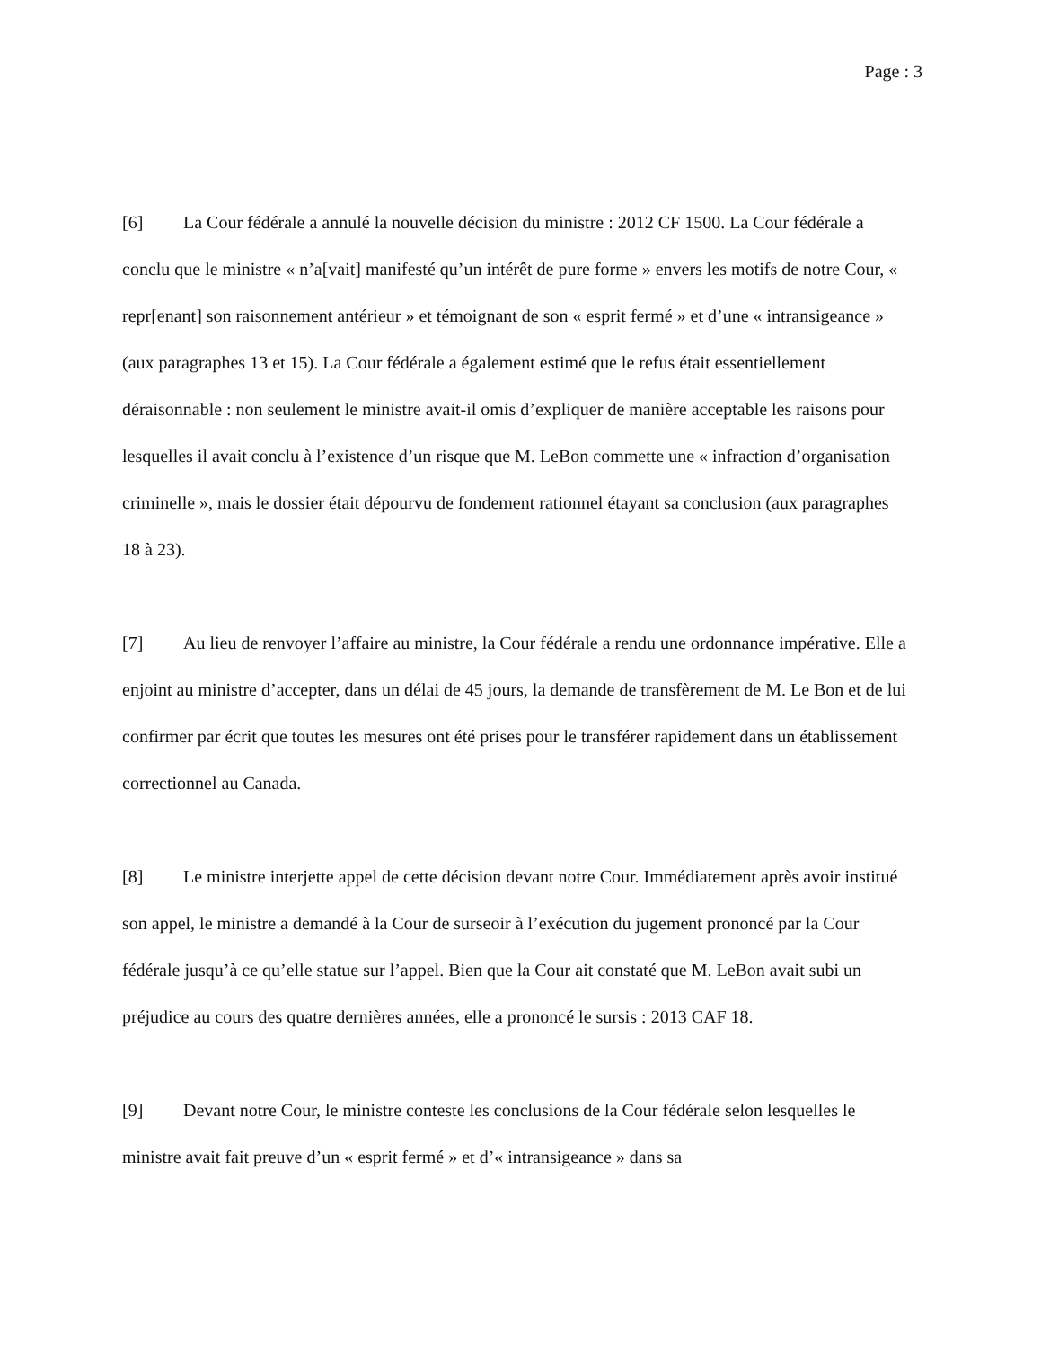Page : 3
[6] La Cour fédérale a annulé la nouvelle décision du ministre : 2012 CF 1500. La Cour fédérale a conclu que le ministre « n’a[vait] manifesté qu’un intérêt de pure forme » envers les motifs de notre Cour, « repr[enant] son raisonnement antérieur » et témoignant de son « esprit fermé » et d’une « intransigeance » (aux paragraphes 13 et 15). La Cour fédérale a également estimé que le refus était essentiellement déraisonnable : non seulement le ministre avait-il omis d’expliquer de manière acceptable les raisons pour lesquelles il avait conclu à l’existence d’un risque que M. LeBon commette une « infraction d’organisation criminelle », mais le dossier était dépourvu de fondement rationnel étayant sa conclusion (aux paragraphes 18 à 23).
[7] Au lieu de renvoyer l’affaire au ministre, la Cour fédérale a rendu une ordonnance impérative. Elle a enjoint au ministre d’accepter, dans un délai de 45 jours, la demande de transfèrement de M. Le Bon et de lui confirmer par écrit que toutes les mesures ont été prises pour le transférer rapidement dans un établissement correctionnel au Canada.
[8] Le ministre interjette appel de cette décision devant notre Cour. Immédiatement après avoir institué son appel, le ministre a demandé à la Cour de surseoir à l’exécution du jugement prononcé par la Cour fédérale jusqu’à ce qu’elle statue sur l’appel. Bien que la Cour ait constaté que M. LeBon avait subi un préjudice au cours des quatre dernières années, elle a prononcé le sursis : 2013 CAF 18.
[9] Devant notre Cour, le ministre conteste les conclusions de la Cour fédérale selon lesquelles le ministre avait fait preuve d’un « esprit fermé » et d’« intransigeance » dans sa